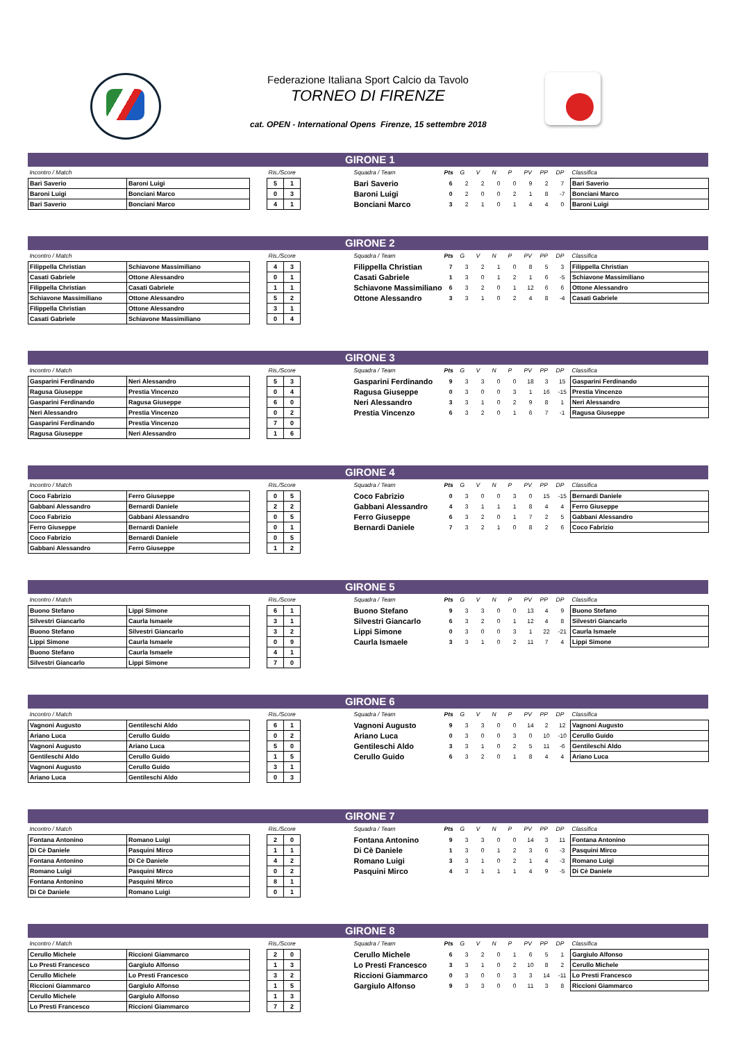Federazione Italiana Sport Calcio da Tavolo
TORNEO DI FIRENZE
cat. OPEN - International Opens Firenze, 15 settembre 2018
GIRONE 1
| Incontro / Match | | | Ris./Score | | | Squadra / Team | Pts | G | V | N | P | PV | PP | DP | Classifica |
| --- | --- | --- | --- | --- | --- | --- | --- | --- | --- | --- | --- | --- | --- | --- | --- |
| Bari Saverio | Baroni Luigi | | 5 | 1 | | Bari Saverio | 6 | 2 | 2 | 0 | 0 | 9 | 2 | 7 | Bari Saverio |
| Baroni Luigi | Bonciani Marco | | 0 | 3 | | Baroni Luigi | 0 | 2 | 0 | 0 | 2 | 1 | 8 | -7 | Bonciani Marco |
| Bari Saverio | Bonciani Marco | | 4 | 1 | | Bonciani Marco | 3 | 2 | 1 | 0 | 1 | 4 | 4 | 0 | Baroni Luigi |
GIRONE 2
| Incontro / Match | | | Ris./Score | | | Squadra / Team | Pts | G | V | N | P | PV | PP | DP | Classifica |
| --- | --- | --- | --- | --- | --- | --- | --- | --- | --- | --- | --- | --- | --- | --- | --- |
| Filippella Christian | Schiavone Massimiliano | | 4 | 3 | | Filippella Christian | 7 | 3 | 2 | 1 | 0 | 8 | 5 | 3 | Filippella Christian |
| Casati Gabriele | Ottone Alessandro | | 0 | 1 | | Casati Gabriele | 1 | 3 | 0 | 1 | 2 | 1 | 6 | -5 | Schiavone Massimiliano |
| Filippella Christian | Casati Gabriele | | 1 | 1 | | Schiavone Massimiliano | 6 | 3 | 2 | 0 | 1 | 12 | 6 | 6 | Ottone Alessandro |
| Schiavone Massimiliano | Ottone Alessandro | | 5 | 2 | | Ottone Alessandro | 3 | 3 | 1 | 0 | 2 | 4 | 8 | -4 | Casati Gabriele |
| Filippella Christian | Ottone Alessandro | | 3 | 1 | | | | | | | | | | | |
| Casati Gabriele | Schiavone Massimiliano | | 0 | 4 | | | | | | | | | | | |
GIRONE 3
| Incontro / Match | | | Ris./Score | | | Squadra / Team | Pts | G | V | N | P | PV | PP | DP | Classifica |
| --- | --- | --- | --- | --- | --- | --- | --- | --- | --- | --- | --- | --- | --- | --- | --- |
| Gasparini Ferdinando | Neri Alessandro | | 5 | 3 | | Gasparini Ferdinando | 9 | 3 | 3 | 0 | 0 | 18 | 3 | 15 | Gasparini Ferdinando |
| Ragusa Giuseppe | Prestia Vincenzo | | 0 | 4 | | Ragusa Giuseppe | 0 | 3 | 0 | 0 | 3 | 1 | 16 | -15 | Prestia Vincenzo |
| Gasparini Ferdinando | Ragusa Giuseppe | | 6 | 0 | | Neri Alessandro | 3 | 3 | 1 | 0 | 2 | 9 | 8 | 1 | Neri Alessandro |
| Neri Alessandro | Prestia Vincenzo | | 0 | 2 | | Prestia Vincenzo | 6 | 3 | 2 | 0 | 1 | 6 | 7 | -1 | Ragusa Giuseppe |
| Gasparini Ferdinando | Prestia Vincenzo | | 7 | 0 | | | | | | | | | | | |
| Ragusa Giuseppe | Neri Alessandro | | 1 | 6 | | | | | | | | | | | |
GIRONE 4
| Incontro / Match | | | Ris./Score | | | Squadra / Team | Pts | G | V | N | P | PV | PP | DP | Classifica |
| --- | --- | --- | --- | --- | --- | --- | --- | --- | --- | --- | --- | --- | --- | --- | --- |
| Coco Fabrizio | Ferro Giuseppe | | 0 | 5 | | Coco Fabrizio | 0 | 3 | 0 | 0 | 3 | 0 | 15 | -15 | Bernardi Daniele |
| Gabbani Alessandro | Bernardi Daniele | | 2 | 2 | | Gabbani Alessandro | 4 | 3 | 1 | 1 | 1 | 8 | 4 | 4 | Ferro Giuseppe |
| Coco Fabrizio | Gabbani Alessandro | | 0 | 5 | | Ferro Giuseppe | 6 | 3 | 2 | 0 | 1 | 7 | 2 | 5 | Gabbani Alessandro |
| Ferro Giuseppe | Bernardi Daniele | | 0 | 1 | | Bernardi Daniele | 7 | 3 | 2 | 1 | 0 | 8 | 2 | 6 | Coco Fabrizio |
| Coco Fabrizio | Bernardi Daniele | | 0 | 5 | | | | | | | | | | | |
| Gabbani Alessandro | Ferro Giuseppe | | 1 | 2 | | | | | | | | | | | |
GIRONE 5
| Incontro / Match | | | Ris./Score | | | Squadra / Team | Pts | G | V | N | P | PV | PP | DP | Classifica |
| --- | --- | --- | --- | --- | --- | --- | --- | --- | --- | --- | --- | --- | --- | --- | --- |
| Buono Stefano | Lippi Simone | | 6 | 1 | | Buono Stefano | 9 | 3 | 3 | 0 | 0 | 13 | 4 | 9 | Buono Stefano |
| Silvestri Giancarlo | Caurla Ismaele | | 3 | 1 | | Silvestri Giancarlo | 6 | 3 | 2 | 0 | 1 | 12 | 4 | 8 | Silvestri Giancarlo |
| Buono Stefano | Silvestri Giancarlo | | 3 | 2 | | Lippi Simone | 0 | 3 | 0 | 0 | 3 | 1 | 22 | -21 | Caurla Ismaele |
| Lippi Simone | Caurla Ismaele | | 0 | 9 | | Caurla Ismaele | 3 | 3 | 1 | 0 | 2 | 11 | 7 | 4 | Lippi Simone |
| Buono Stefano | Caurla Ismaele | | 4 | 1 | | | | | | | | | | | |
| Silvestri Giancarlo | Lippi Simone | | 7 | 0 | | | | | | | | | | | |
GIRONE 6
| Incontro / Match | | | Ris./Score | | | Squadra / Team | Pts | G | V | N | P | PV | PP | DP | Classifica |
| --- | --- | --- | --- | --- | --- | --- | --- | --- | --- | --- | --- | --- | --- | --- | --- |
| Vagnoni Augusto | Gentileschi Aldo | | 6 | 1 | | Vagnoni Augusto | 9 | 3 | 3 | 0 | 0 | 14 | 2 | 12 | Vagnoni Augusto |
| Ariano Luca | Cerullo Guido | | 0 | 2 | | Ariano Luca | 0 | 3 | 0 | 0 | 3 | 0 | 10 | -10 | Cerullo Guido |
| Vagnoni Augusto | Ariano Luca | | 5 | 0 | | Gentileschi Aldo | 3 | 3 | 1 | 0 | 2 | 5 | 11 | -6 | Gentileschi Aldo |
| Gentileschi Aldo | Cerullo Guido | | 1 | 5 | | Cerullo Guido | 6 | 3 | 2 | 0 | 1 | 8 | 4 | 4 | Ariano Luca |
| Vagnoni Augusto | Cerullo Guido | | 3 | 1 | | | | | | | | | | | |
| Ariano Luca | Gentileschi Aldo | | 0 | 3 | | | | | | | | | | | |
GIRONE 7
| Incontro / Match | | | Ris./Score | | | Squadra / Team | Pts | G | V | N | P | PV | PP | DP | Classifica |
| --- | --- | --- | --- | --- | --- | --- | --- | --- | --- | --- | --- | --- | --- | --- | --- |
| Fontana Antonino | Romano Luigi | | 2 | 0 | | Fontana Antonino | 9 | 3 | 3 | 0 | 0 | 14 | 3 | 11 | Fontana Antonino |
| Di Cè Daniele | Pasquini Mirco | | 1 | 1 | | Di Cè Daniele | 1 | 3 | 0 | 1 | 2 | 3 | 6 | -3 | Pasquini Mirco |
| Fontana Antonino | Di Cè Daniele | | 4 | 2 | | Romano Luigi | 3 | 3 | 1 | 0 | 2 | 1 | 4 | -3 | Romano Luigi |
| Romano Luigi | Pasquini Mirco | | 0 | 2 | | Pasquini Mirco | 4 | 3 | 1 | 1 | 1 | 4 | 9 | -5 | Di Cè Daniele |
| Fontana Antonino | Pasquini Mirco | | 8 | 1 | | | | | | | | | | | |
| Di Cè Daniele | Romano Luigi | | 0 | 1 | | | | | | | | | | | |
GIRONE 8
| Incontro / Match | | | Ris./Score | | | Squadra / Team | Pts | G | V | N | P | PV | PP | DP | Classifica |
| --- | --- | --- | --- | --- | --- | --- | --- | --- | --- | --- | --- | --- | --- | --- | --- |
| Cerullo Michele | Riccioni Giammarco | | 2 | 0 | | Cerullo Michele | 6 | 3 | 2 | 0 | 1 | 6 | 5 | 1 | Gargiulo Alfonso |
| Lo Presti Francesco | Gargiulo Alfonso | | 1 | 3 | | Lo Presti Francesco | 3 | 3 | 1 | 0 | 2 | 10 | 8 | 2 | Cerullo Michele |
| Cerullo Michele | Lo Presti Francesco | | 3 | 2 | | Riccioni Giammarco | 0 | 3 | 0 | 0 | 3 | 3 | 14 | -11 | Lo Presti Francesco |
| Riccioni Giammarco | Gargiulo Alfonso | | 1 | 5 | | Gargiulo Alfonso | 9 | 3 | 3 | 0 | 0 | 11 | 3 | 8 | Riccioni Giammarco |
| Cerullo Michele | Gargiulo Alfonso | | 1 | 3 | | | | | | | | | | | |
| Lo Presti Francesco | Riccioni Giammarco | | 7 | 2 | | | | | | | | | | | |